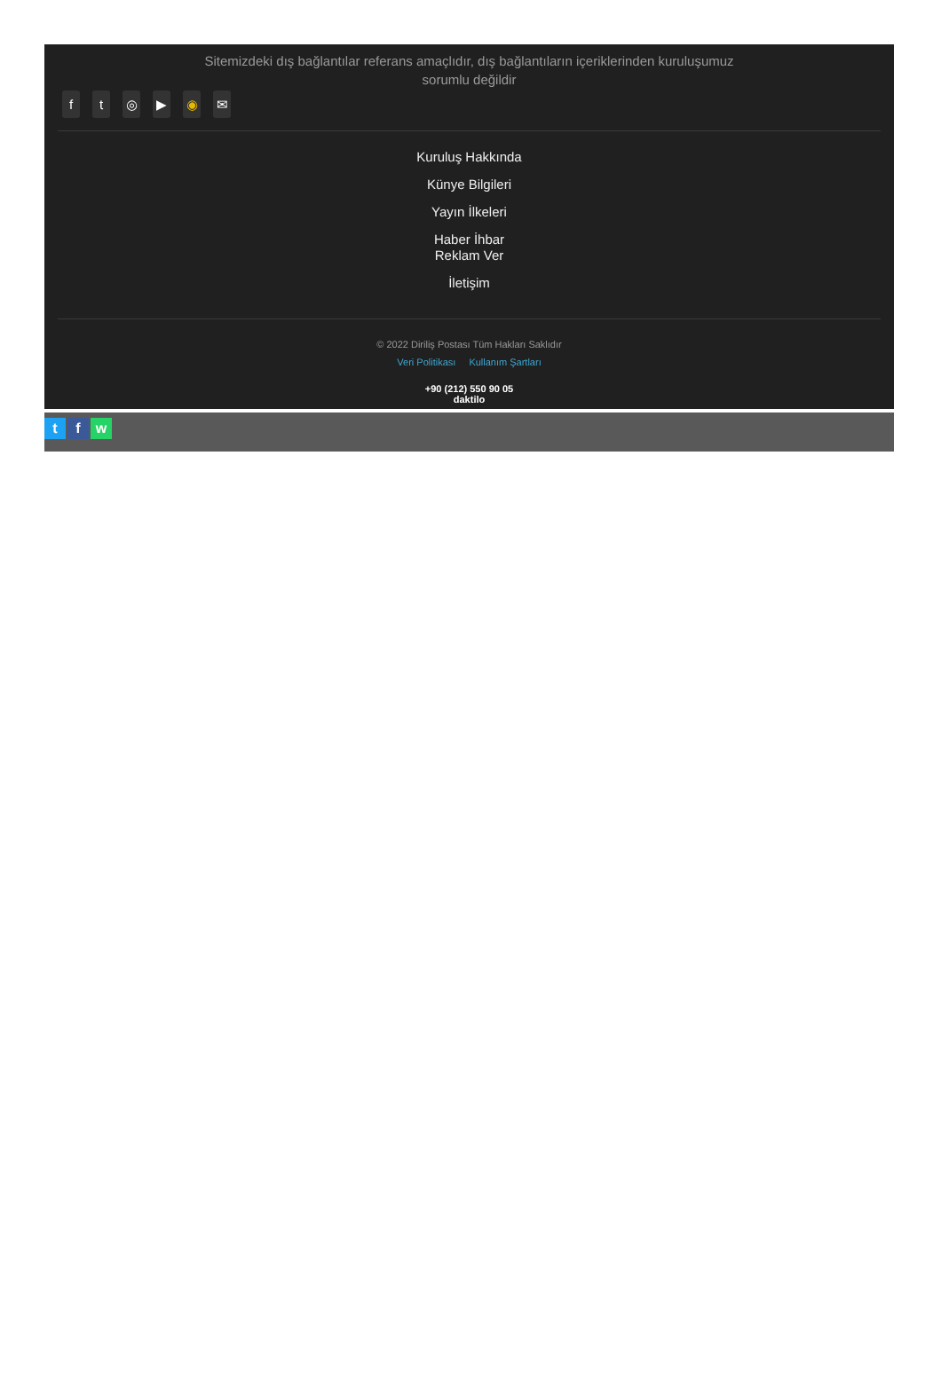Sitemizdeki dış bağlantılar referans amaçlıdır, dış bağlantıların içeriklerinden kuruluşumuz sorumlu değildir
ft ◎ ▶ ◉ ✉
Kuruluş Hakkında
Künye Bilgileri
Yayın İlkeleri
Haber İhbar
Reklam Ver
İletişim
© 2022 Diriliş Postası Tüm Hakları Saklıdır
Veri Politikası Kullanım Şartları
+90 (212) 550 90 05
daktilo
t f w